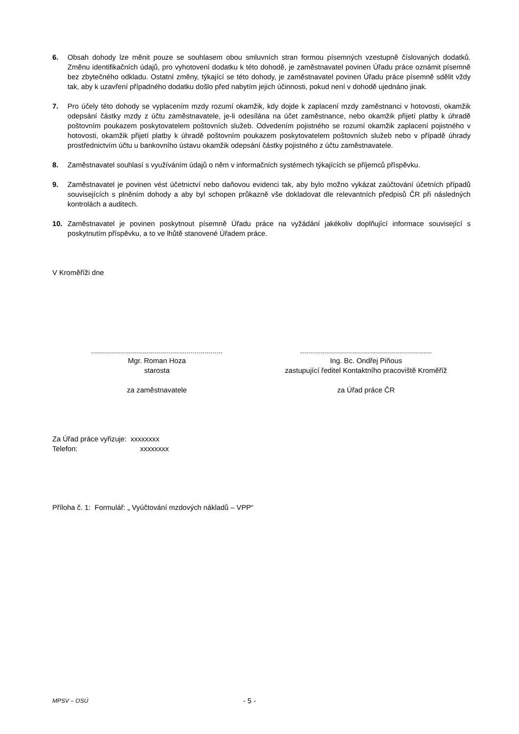6. Obsah dohody lze měnit pouze se souhlasem obou smluvních stran formou písemných vzestupně číslovaných dodatků. Změnu identifikačních údajů, pro vyhotovení dodatku k této dohodě, je zaměstnavatel povinen Úřadu práce oznámit písemně bez zbytečného odkladu. Ostatní změny, týkající se této dohody, je zaměstnavatel povinen Úřadu práce písemně sdělit vždy tak, aby k uzavření případného dodatku došlo před nabytím jejich účinnosti, pokud není v dohodě ujednáno jinak.
7. Pro účely této dohody se vyplacením mzdy rozumí okamžik, kdy dojde k zaplacení mzdy zaměstnanci v hotovosti, okamžik odepsání částky mzdy z účtu zaměstnavatele, je-li odesílána na účet zaměstnance, nebo okamžik přijetí platby k úhradě poštovním poukazem poskytovatelem poštovních služeb. Odvedením pojistného se rozumí okamžik zaplacení pojistného v hotovosti, okamžik přijetí platby k úhradě poštovním poukazem poskytovatelem poštovních služeb nebo v případě úhrady prostřednictvím účtu u bankovního ústavu okamžik odepsání částky pojistného z účtu zaměstnavatele.
8. Zaměstnavatel souhlasí s využíváním údajů o něm v informačních systémech týkajících se příjemců příspěvku.
9. Zaměstnavatel je povinen vést účetnictví nebo daňovou evidenci tak, aby bylo možno vykázat zaúčtování účetních případů souvisejících s plněním dohody a aby byl schopen průkazně vše dokladovat dle relevantních předpisů ČR při následných kontrolách a auditech.
10. Zaměstnavatel je povinen poskytnout písemně Úřadu práce na vyžádání jakékoliv doplňující informace související s poskytnutím příspěvku, a to ve lhůtě stanovené Úřadem práce.
V Kroměříži dne
..................................................................
Mgr. Roman Hoza
starosta
za zaměstnavatele
..................................................................
Ing. Bc. Ondřej Piňous
zastupující ředitel Kontaktního pracoviště Kroměříž
za Úřad práce ČR
Za Úřad práce vyřizuje: xxxxxxxx
Telefon: xxxxxxxx
Příloha č. 1: Formulář: „ Vyúčtování mzdových nákladů – VPP“
MPSV – OSÚ - 5 -